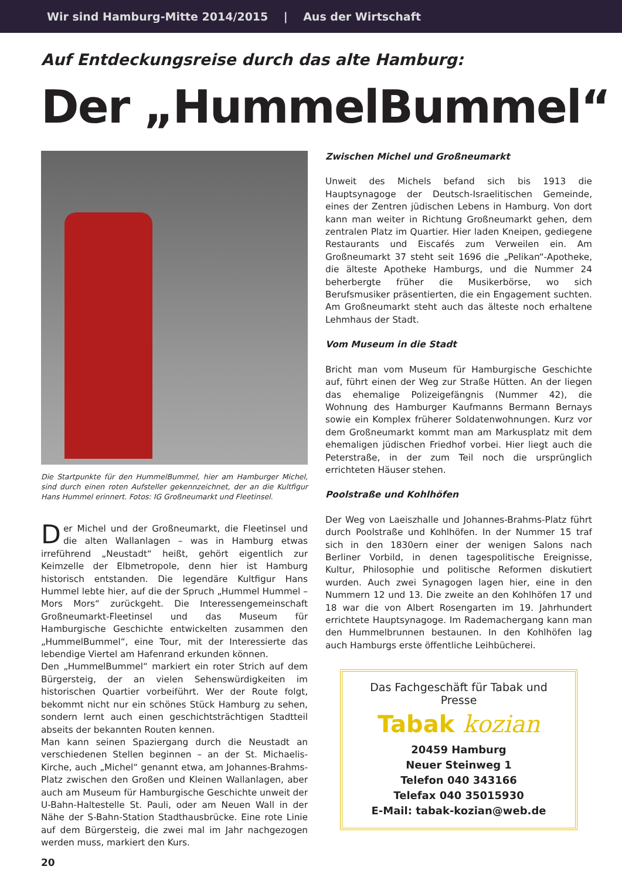Wir sind Hamburg-Mitte 2014/2015 | Aus der Wirtschaft
Auf Entdeckungsreise durch das alte Hamburg:
Der „HummelBummel“
Die Startpunkte für den HummelBummel, hier am Hamburger Michel, sind durch einen roten Aufsteller gekennzeichnet, der an die Kultfigur Hans Hummel erinnert. Fotos: IG Großneumarkt und Fleetinsel.
Der Michel und der Großneumarkt, die Fleetinsel und die alten Wallanlagen – was in Hamburg etwas irreführend „Neustadt“ heißt, gehört eigentlich zur Keimzelle der Elbmetropole, denn hier ist Hamburg historisch entstanden. Die legendäre Kultfigur Hans Hummel lebte hier, auf die der Spruch „Hummel Hummel – Mors Mors“ zurückgeht. Die Interessengemeinschaft Großneumarkt-Fleetinsel und das Museum für Hamburgische Geschichte entwickelten zusammen den „HummelBummel“, eine Tour, mit der Interessierte das lebendige Viertel am Hafenrand erkunden können.
Den „HummelBummel“ markiert ein roter Strich auf dem Bürgersteig, der an vielen Sehenswürdigkeiten im historischen Quartier vorbeiführt. Wer der Route folgt, bekommt nicht nur ein schönes Stück Hamburg zu sehen, sondern lernt auch einen geschichtsträchtigen Stadtteil abseits der bekannten Routen kennen.
Man kann seinen Spaziergang durch die Neustadt an verschiedenen Stellen beginnen – an der St. Michaelis-Kirche, auch „Michel“ genannt etwa, am Johannes-Brahms-Platz zwischen den Großen und Kleinen Wallanlagen, aber auch am Museum für Hamburgische Geschichte unweit der U-Bahn-Haltestelle St. Pauli, oder am Neuen Wall in der Nähe der S-Bahn-Station Stadthausbrücke. Eine rote Linie auf dem Bürgersteig, die zwei mal im Jahr nachgezogen werden muss, markiert den Kurs.
Zwischen Michel und Großneumarkt
Unweit des Michels befand sich bis 1913 die Hauptsynagoge der Deutsch-Israelitischen Gemeinde, eines der Zentren jüdischen Lebens in Hamburg. Von dort kann man weiter in Richtung Großneumarkt gehen, dem zentralen Platz im Quartier. Hier laden Kneipen, gediegene Restaurants und Eiscafés zum Verweilen ein. Am Großneumarkt 37 steht seit 1696 die „Pelikan“-Apotheke, die älteste Apotheke Hamburgs, und die Nummer 24 beherbergte früher die Musikerbörse, wo sich Berufsmusiker präsentierten, die ein Engagement suchten. Am Großneumarkt steht auch das älteste noch erhaltene Lehmhaus der Stadt.
Vom Museum in die Stadt
Bricht man vom Museum für Hamburgische Geschichte auf, führt einen der Weg zur Straße Hütten. An der liegen das ehemalige Polizeigefängnis (Nummer 42), die Wohnung des Hamburger Kaufmanns Bermann Bernays sowie ein Komplex früherer Soldatenwohnungen. Kurz vor dem Großneumarkt kommt man am Markusplatz mit dem ehemaligen jüdischen Friedhof vorbei. Hier liegt auch die Peterstraße, in der zum Teil noch die ursprünglich errichteten Häuser stehen.
Poolstraße und Kohlhöfen
Der Weg von Laeiszhalle und Johannes-Brahms-Platz führt durch Poolstraße und Kohlhöfen. In der Nummer 15 traf sich in den 1830ern einer der wenigen Salons nach Berliner Vorbild, in denen tagespolitische Ereignisse, Kultur, Philosophie und politische Reformen diskutiert wurden. Auch zwei Synagogen lagen hier, eine in den Nummern 12 und 13. Die zweite an den Kohlhöfen 17 und 18 war die von Albert Rosengarten im 19. Jahrhundert errichtete Hauptsynagoge. Im Rademachergang kann man den Hummelbrunnen bestaunen. In den Kohlhöfen lag auch Hamburgs erste öffentliche Leihbücherei.
Das Fachgeschäft für Tabak und Presse
Tabak kozian
20459 Hamburg
Neuer Steinweg 1
Telefon 040 343166
Telefax 040 35015930
E-Mail: tabak-kozian@web.de
20